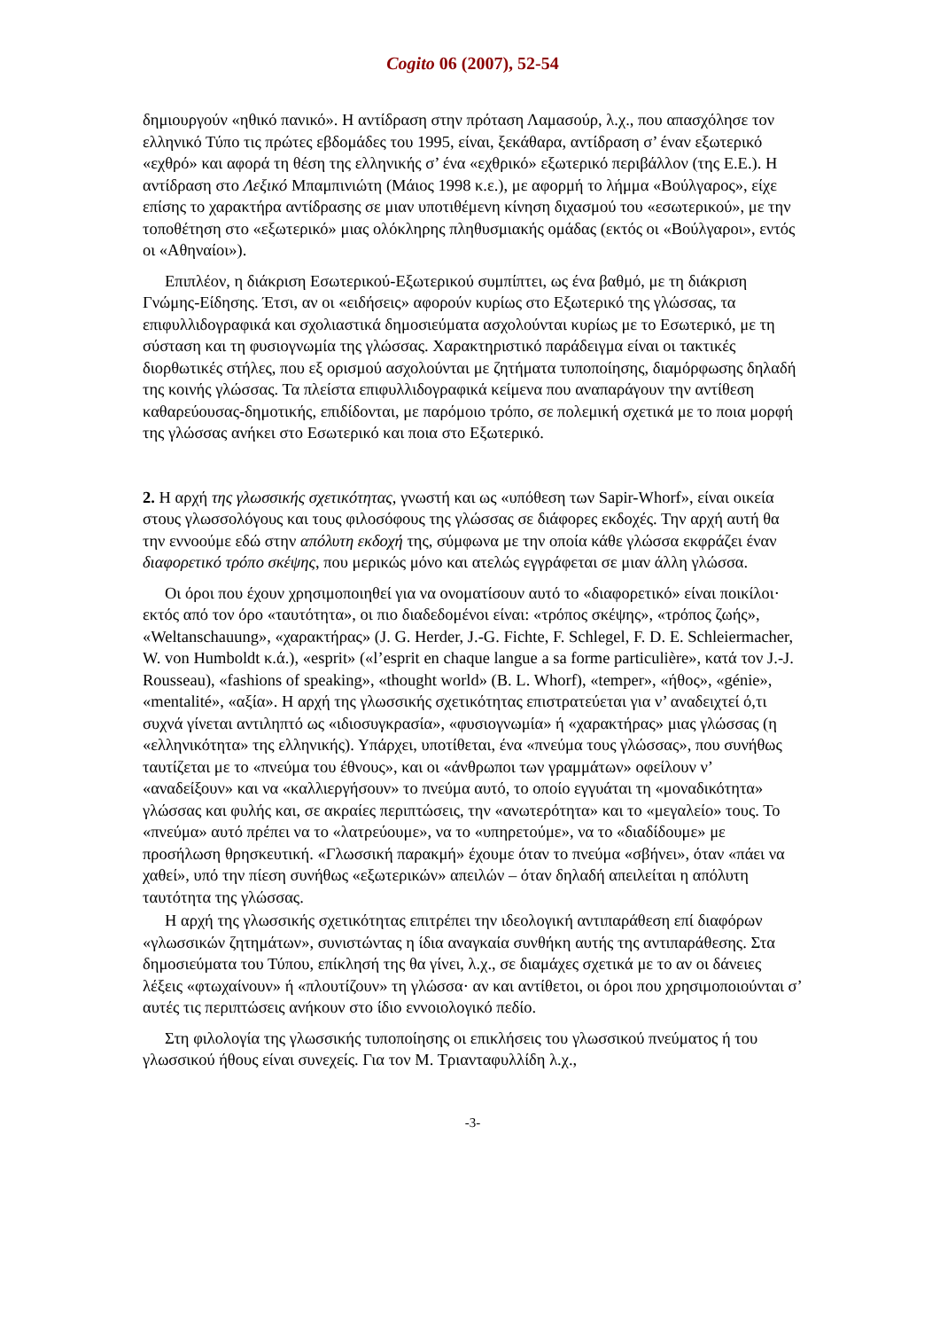Cogito 06 (2007), 52-54
δημιουργούν «ηθικό πανικό». Η αντίδραση στην πρόταση Λαμασούρ, λ.χ., που απασχόλησε τον ελληνικό Τύπο τις πρώτες εβδομάδες του 1995, είναι, ξεκάθαρα, αντίδραση σ’ έναν εξωτερικό «εχθρό» και αφορά τη θέση της ελληνικής σ’ ένα «εχθρικό» εξωτερικό περιβάλλον (της Ε.Ε.). Η αντίδραση στο Λεξικό Μπαμπινιώτη (Μάιος 1998 κ.ε.), με αφορμή το λήμμα «Βούλγαρος», είχε επίσης το χαρακτήρα αντίδρασης σε μιαν υποτιθέμενη κίνηση διχασμού του «εσωτερικού», με την τοποθέτηση στο «εξωτερικό» μιας ολόκληρης πληθυσμιακής ομάδας (εκτός οι «Βούλγαροι», εντός οι «Αθηναίοι»).
Επιπλέον, η διάκριση Εσωτερικού-Εξωτερικού συμπίπτει, ως ένα βαθμό, με τη διάκριση Γνώμης-Είδησης. Έτσι, αν οι «ειδήσεις» αφορούν κυρίως στο Εξωτερικό της γλώσσας, τα επιφυλλιδογραφικά και σχολιαστικά δημοσιεύματα ασχολούνται κυρίως με το Εσωτερικό, με τη σύσταση και τη φυσιογνωμία της γλώσσας. Χαρακτηριστικό παράδειγμα είναι οι τακτικές διορθωτικές στήλες, που εξ ορισμού ασχολούνται με ζητήματα τυποποίησης, διαμόρφωσης δηλαδή της κοινής γλώσσας. Τα πλείστα επιφυλλιδογραφικά κείμενα που αναπαράγουν την αντίθεση καθαρεύουσας-δημοτικής, επιδίδονται, με παρόμοιο τρόπο, σε πολεμική σχετικά με το ποια μορφή της γλώσσας ανήκει στο Εσωτερικό και ποια στο Εξωτερικό.
2. Η αρχή της γλωσσικής σχετικότητας, γνωστή και ως «υπόθεση των Sapir-Whorf», είναι οικεία στους γλωσσολόγους και τους φιλοσόφους της γλώσσας σε διάφορες εκδοχές. Την αρχή αυτή θα την εννοούμε εδώ στην απόλυτη εκδοχή της, σύμφωνα με την οποία κάθε γλώσσα εκφράζει έναν διαφορετικό τρόπο σκέψης, που μερικώς μόνο και ατελώς εγγράφεται σε μιαν άλλη γλώσσα.
Οι όροι που έχουν χρησιμοποιηθεί για να ονοματίσουν αυτό το «διαφορετικό» είναι ποικίλοι· εκτός από τον όρο «ταυτότητα», οι πιο διαδεδομένοι είναι: «τρόπος σκέψης», «τρόπος ζωής», «Weltanschauung», «χαρακτήρας» (J. G. Herder, J.-G. Fichte, F. Schlegel, F. D. E. Schleiermacher, W. von Humboldt κ.ά.), «esprit» («l’esprit en chaque langue a sa forme particulière», κατά τον J.-J. Rousseau), «fashions of speaking», «thought world» (B. L. Whorf), «temper», «ήθος», «génie», «mentalité», «αξία». Η αρχή της γλωσσικής σχετικότητας επιστρατεύεται για ν’ αναδειχτεί ό,τι συχνά γίνεται αντιληπτό ως «ιδιοσυγκρασία», «φυσιογνωμία» ή «χαρακτήρας» μιας γλώσσας (η «ελληνικότητα» της ελληνικής). Υπάρχει, υποτίθεται, ένα «πνεύμα τους γλώσσας», που συνήθως ταυτίζεται με το «πνεύμα του έθνους», και οι «άνθρωποι των γραμμάτων» οφείλουν ν’ «αναδείξουν» και να «καλλιεργήσουν» το πνεύμα αυτό, το οποίο εγγυάται τη «μοναδικότητα» γλώσσας και φυλής και, σε ακραίες περιπτώσεις, την «ανωτερότητα» και το «μεγαλείο» τους. Το «πνεύμα» αυτό πρέπει να το «λατρεύουμε», να το «υπηρετούμε», να το «διαδίδουμε» με προσήλωση θρησκευτική. «Γλωσσική παρακμή» έχουμε όταν το πνεύμα «σβήνει», όταν «πάει να χαθεί», υπό την πίεση συνήθως «εξωτερικών» απειλών – όταν δηλαδή απειλείται η απόλυτη ταυτότητα της γλώσσας.
Η αρχή της γλωσσικής σχετικότητας επιτρέπει την ιδεολογική αντιπαράθεση επί διαφόρων «γλωσσικών ζητημάτων», συνιστώντας η ίδια αναγκαία συνθήκη αυτής της αντιπαράθεσης. Στα δημοσιεύματα του Τύπου, επίκλησή της θα γίνει, λ.χ., σε διαμάχες σχετικά με το αν οι δάνειες λέξεις «φτωχαίνουν» ή «πλουτίζουν» τη γλώσσα· αν και αντίθετοι, οι όροι που χρησιμοποιούνται σ’ αυτές τις περιπτώσεις ανήκουν στο ίδιο εννοιολογικό πεδίο.
Στη φιλολογία της γλωσσικής τυποποίησης οι επικλήσεις του γλωσσικού πνεύματος ή του γλωσσικού ήθους είναι συνεχείς. Για τον Μ. Τριανταφυλλίδη λ.χ.,
-3-